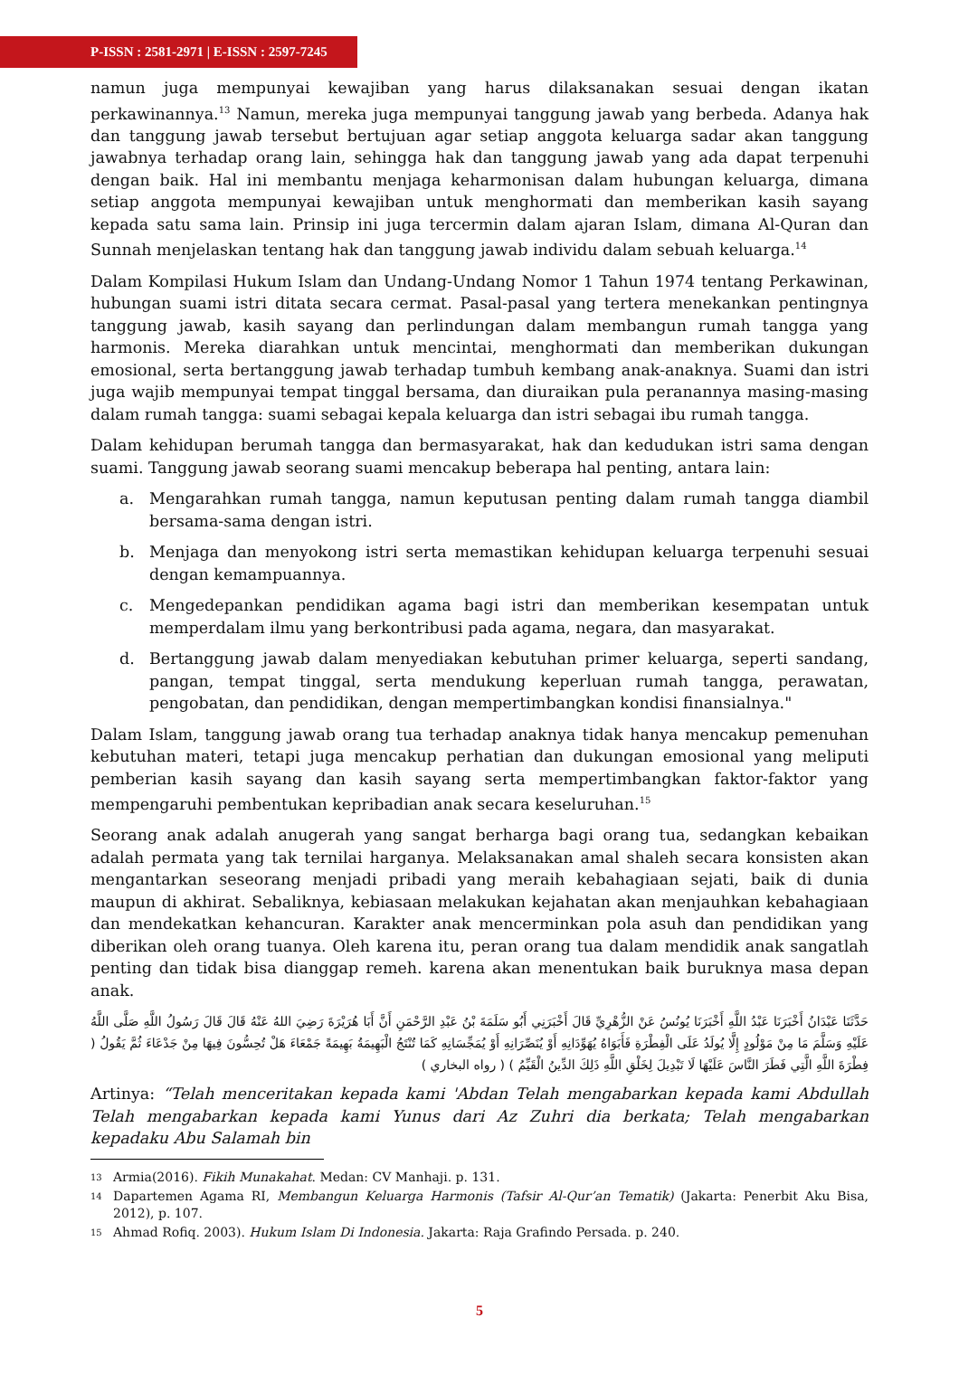P-ISSN : 2581-2971 | E-ISSN : 2597-7245
namun juga mempunyai kewajiban yang harus dilaksanakan sesuai dengan ikatan perkawinannya.<sup>13</sup> Namun, mereka juga mempunyai tanggung jawab yang berbeda. Adanya hak dan tanggung jawab tersebut bertujuan agar setiap anggota keluarga sadar akan tanggung jawabnya terhadap orang lain, sehingga hak dan tanggung jawab yang ada dapat terpenuhi dengan baik. Hal ini membantu menjaga keharmonisan dalam hubungan keluarga, dimana setiap anggota mempunyai kewajiban untuk menghormati dan memberikan kasih sayang kepada satu sama lain. Prinsip ini juga tercermin dalam ajaran Islam, dimana Al-Quran dan Sunnah menjelaskan tentang hak dan tanggung jawab individu dalam sebuah keluarga.<sup>14</sup>
Dalam Kompilasi Hukum Islam dan Undang-Undang Nomor 1 Tahun 1974 tentang Perkawinan, hubungan suami istri ditata secara cermat. Pasal-pasal yang tertera menekankan pentingnya tanggung jawab, kasih sayang dan perlindungan dalam membangun rumah tangga yang harmonis. Mereka diarahkan untuk mencintai, menghormati dan memberikan dukungan emosional, serta bertanggung jawab terhadap tumbuh kembang anak-anaknya. Suami dan istri juga wajib mempunyai tempat tinggal bersama, dan diuraikan pula peranannya masing-masing dalam rumah tangga: suami sebagai kepala keluarga dan istri sebagai ibu rumah tangga.
Dalam kehidupan berumah tangga dan bermasyarakat, hak dan kedudukan istri sama dengan suami. Tanggung jawab seorang suami mencakup beberapa hal penting, antara lain:
a. Mengarahkan rumah tangga, namun keputusan penting dalam rumah tangga diambil bersama-sama dengan istri.
b. Menjaga dan menyokong istri serta memastikan kehidupan keluarga terpenuhi sesuai dengan kemampuannya.
c. Mengedepankan pendidikan agama bagi istri dan memberikan kesempatan untuk memperdalam ilmu yang berkontribusi pada agama, negara, dan masyarakat.
d. Bertanggung jawab dalam menyediakan kebutuhan primer keluarga, seperti sandang, pangan, tempat tinggal, serta mendukung keperluan rumah tangga, perawatan, pengobatan, dan pendidikan, dengan mempertimbangkan kondisi finansialnya."
Dalam Islam, tanggung jawab orang tua terhadap anaknya tidak hanya mencakup pemenuhan kebutuhan materi, tetapi juga mencakup perhatian dan dukungan emosional yang meliputi pemberian kasih sayang dan kasih sayang serta mempertimbangkan faktor-faktor yang mempengaruhi pembentukan kepribadian anak secara keseluruhan.<sup>15</sup>
Seorang anak adalah anugerah yang sangat berharga bagi orang tua, sedangkan kebaikan adalah permata yang tak ternilai harganya. Melaksanakan amal shaleh secara konsisten akan mengantarkan seseorang menjadi pribadi yang meraih kebahagiaan sejati, baik di dunia maupun di akhirat. Sebaliknya, kebiasaan melakukan kejahatan akan menjauhkan kebahagiaan dan mendekatkan kehancuran. Karakter anak mencerminkan pola asuh dan pendidikan yang diberikan oleh orang tuanya. Oleh karena itu, peran orang tua dalam mendidik anak sangatlah penting dan tidak bisa dianggap remeh. karena akan menentukan baik buruknya masa depan anak.
حَدَّثَنَا عَبْدَانُ أَخْبَرَنَا عَبْدُ اللَّهِ أَخْبَرَنَا يُونُسُ عَنْ الزُّهْرِيِّ قَالَ أَخْبَرَنِي أَبُو سَلَمَةَ بْنُ عَبْدِ الرَّحْمَنِ أَنَّ أَبَا هُرَيْرَةَ رَضِيَ اللهُ عَنْهُ قَالَ قَالَ رَسُولُ اللَّهِ صَلَّى اللَّهُ عَلَيْهِ وَسَلَّمَ مَا مِنْ مَوْلُودٍ إِلَّا يُولَدُ عَلَى الْفِطْرَةِ فَأَبَوَاهُ يُهَوِّدَانِهِ أَوْ يُنَصِّرَانِهِ أَوْ يُمَجِّسَانِهِ كَمَا تُنْتَجُ الْبَهِيمَةُ بَهِيمَةً جَمْعَاءَ هَلْ تُحِسُّونَ فِيهَا مِنْ جَدْعَاءَ ثُمَّ يَقُولُ ( فِطْرَةَ اللَّهِ الَّتِي فَطَرَ النَّاسَ عَلَيْهَا لَا تَبْدِيلَ لِخَلْقِ اللَّهِ ذَلِكَ الدِّينُ الْقَيِّمُ ) ( رواه البخاري )
Artinya: “Telah menceritakan kepada kami 'Abdan Telah mengabarkan kepada kami Abdullah Telah mengabarkan kepada kami Yunus dari Az Zuhri dia berkata; Telah mengabarkan kepadaku Abu Salamah bin
13 Armia(2016). Fikih Munakahat. Medan: CV Manhaji. p. 131.
14 Dapartemen Agama RI, Membangun Keluarga Harmonis (Tafsir Al-Qur’an Tematik) (Jakarta: Penerbit Aku Bisa, 2012), p. 107.
15 Ahmad Rofiq. 2003). Hukum Islam Di Indonesia. Jakarta: Raja Grafindo Persada. p. 240.
5